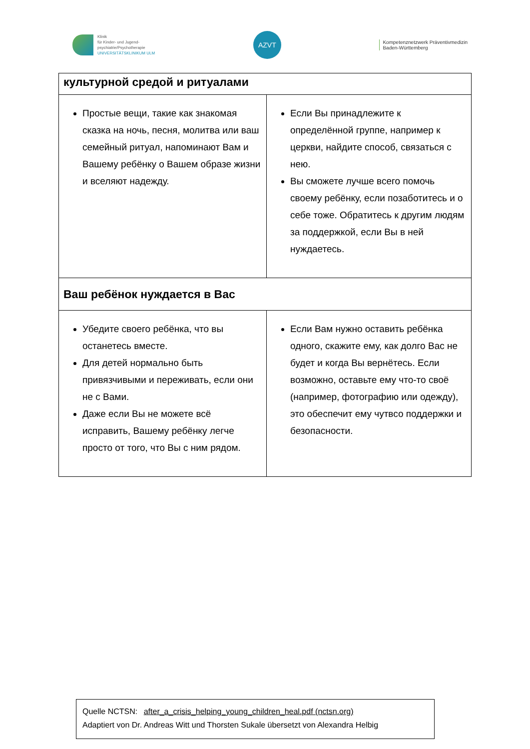Klinik
für Kinder- und Jugend-
psychiatrie/Psychotherapie
UNIVERSITÄTSKLINIKUM ULM
AZVT
Kompetenznetzwerk Präventivmedizin
Baden-Württemberg
| культурной средой и ритуалами | |
| Простые вещи, такие как знакомая сказка на ночь, песня, молитва или ваш семейный ритуал, напоминают Вам и Вашему ребёнку о Вашем образе жизни и вселяют надежду. | Если Вы принадлежите к определённой группе, например к церкви, найдите способ, связаться с нею. Вы сможете лучше всего помочь своему ребёнку, если позаботитесь и о себе тоже. Обратитесь к другим людям за поддержкой, если Вы в ней нуждаетесь. |
| Ваш ребёнок нуждается в Вас | |
| Убедите своего ребёнка, что вы останетесь вместе. Для детей нормально быть привязчивыми и переживать, если они не с Вами. Даже если Вы не можете всё исправить, Вашему ребёнку легче просто от того, что Вы с ним рядом. | Если Вам нужно оставить ребёнка одного, скажите ему, как долго Вас не будет и когда Вы вернётесь. Если возможно, оставьте ему что-то своё (например, фотографию или одежду), это обеспечит ему чутвсо поддержки и безопасности. |
Quelle NCTSN: after_a_crisis_helping_young_children_heal.pdf (nctsn.org)
Adaptiert von Dr. Andreas Witt und Thorsten Sukale übersetzt von Alexandra Helbig